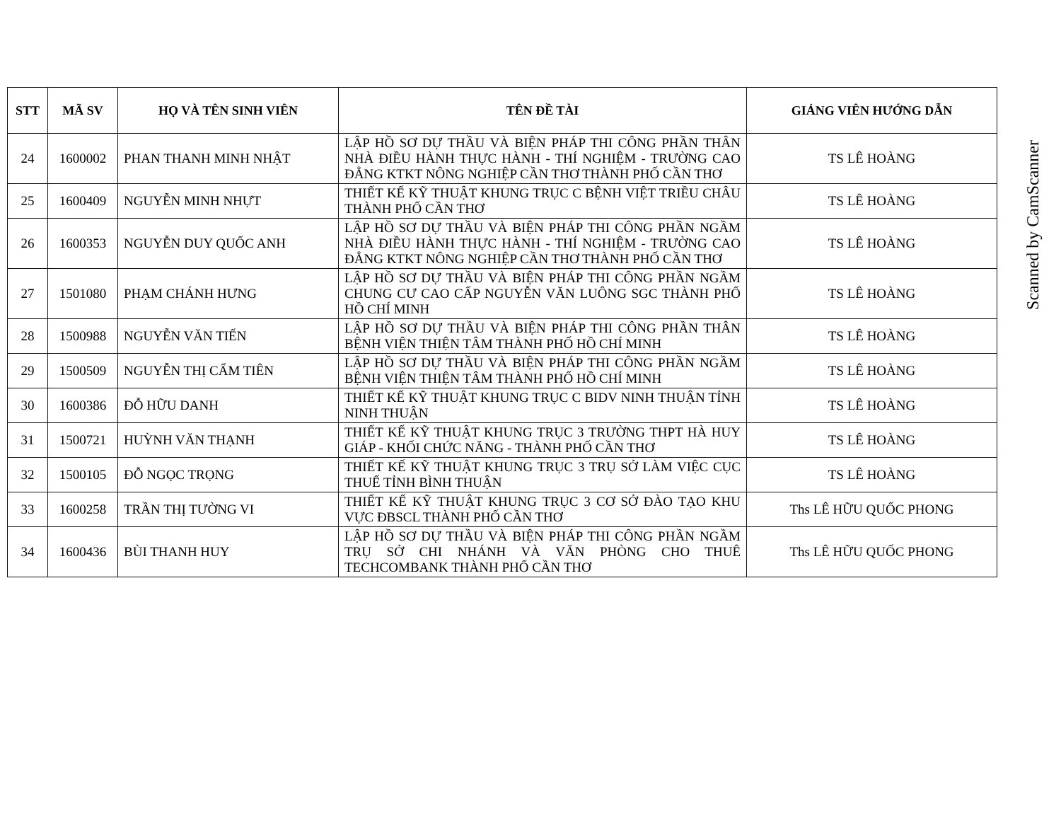| STT | MÃ SV | HỌ VÀ TÊN SINH VIÊN | TÊN ĐỀ TÀI | GIẢNG VIÊN HƯỚNG DẪN |
| --- | --- | --- | --- | --- |
| 24 | 1600002 | PHAN THANH MINH NHẬT | LẬP HỒ SƠ DỰ THẦU VÀ BIỆN PHÁP THI CÔNG PHẦN THÂN NHÀ ĐIỀU HÀNH THỰC HÀNH - THÍ NGHIỆM - TRƯỜNG CAO ĐẲNG KTKT NÔNG NGHIỆP CẦN THƠ THÀNH PHỐ CẦN THƠ | TS LÊ HOÀNG |
| 25 | 1600409 | NGUYỄN MINH NHỰT | THIẾT KẾ KỸ THUẬT KHUNG TRỤC C BỆNH VIỆT TRIỀU CHÂU THÀNH PHỐ CẦN THƠ | TS LÊ HOÀNG |
| 26 | 1600353 | NGUYỄN DUY QUỐC ANH | LẬP HỒ SƠ DỰ THẦU VÀ BIỆN PHÁP THI CÔNG PHẦN NGẦM NHÀ ĐIỀU HÀNH THỰC HÀNH - THÍ NGHIỆM - TRƯỜNG CAO ĐẲNG KTKT NÔNG NGHIỆP CẦN THƠ THÀNH PHỐ CẦN THƠ | TS LÊ HOÀNG |
| 27 | 1501080 | PHẠM CHÁNH HƯNG | LẬP HỒ SƠ DỰ THẦU VÀ BIỆN PHÁP THI CÔNG PHẦN NGẦM CHUNG CƯ CAO CẤP NGUYỄN VĂN LUÔNG SGC THÀNH PHỐ HỒ CHÍ MINH | TS LÊ HOÀNG |
| 28 | 1500988 | NGUYỄN VĂN TIẾN | LẬP HỒ SƠ DỰ THẦU VÀ BIỆN PHÁP THI CÔNG PHẦN THÂN BỆNH VIỆN THIỆN TÂM THÀNH PHỐ HỒ CHÍ MINH | TS LÊ HOÀNG |
| 29 | 1500509 | NGUYỄN THỊ CẨM TIÊN | LẬP HỒ SƠ DỰ THẦU VÀ BIỆN PHÁP THI CÔNG PHẦN NGẦM BỆNH VIỆN THIỆN TÂM THÀNH PHỐ HỒ CHÍ MINH | TS LÊ HOÀNG |
| 30 | 1600386 | ĐỖ HỮU DANH | THIẾT KẾ KỸ THUẬT KHUNG TRỤC C BIDV NINH THUẬN TỈNH NINH THUẬN | TS LÊ HOÀNG |
| 31 | 1500721 | HUỲNH VĂN THẠNH | THIẾT KẾ KỸ THUẬT KHUNG TRỤC 3 TRƯỜNG THPT HÀ HUY GIÁP - KHỐI CHỨC NĂNG - THÀNH PHỐ CẦN THƠ | TS LÊ HOÀNG |
| 32 | 1500105 | ĐỖ NGỌC TRỌNG | THIẾT KẾ KỸ THUẬT KHUNG TRỤC 3 TRỤ SỞ LÀM VIỆC CỤC THUẾ TỈNH BÌNH THUẬN | TS LÊ HOÀNG |
| 33 | 1600258 | TRẦN THỊ TƯỜNG VI | THIẾT KẾ KỸ THUẬT KHUNG TRỤC 3 CƠ SỞ ĐÀO TẠO KHU VỰC ĐBSCL THÀNH PHỐ CẦN THƠ | Ths LÊ HỮU QUỐC PHONG |
| 34 | 1600436 | BÙI THANH HUY | LẬP HỒ SƠ DỰ THẦU VÀ BIỆN PHÁP THI CÔNG PHẦN NGẦM TRỤ SỞ CHI NHÁNH VÀ VĂN PHÒNG CHO THUÊ TECHCOMBANK THÀNH PHỐ CẦN THƠ | Ths LÊ HỮU QUỐC PHONG |
Scanned by CamScanner